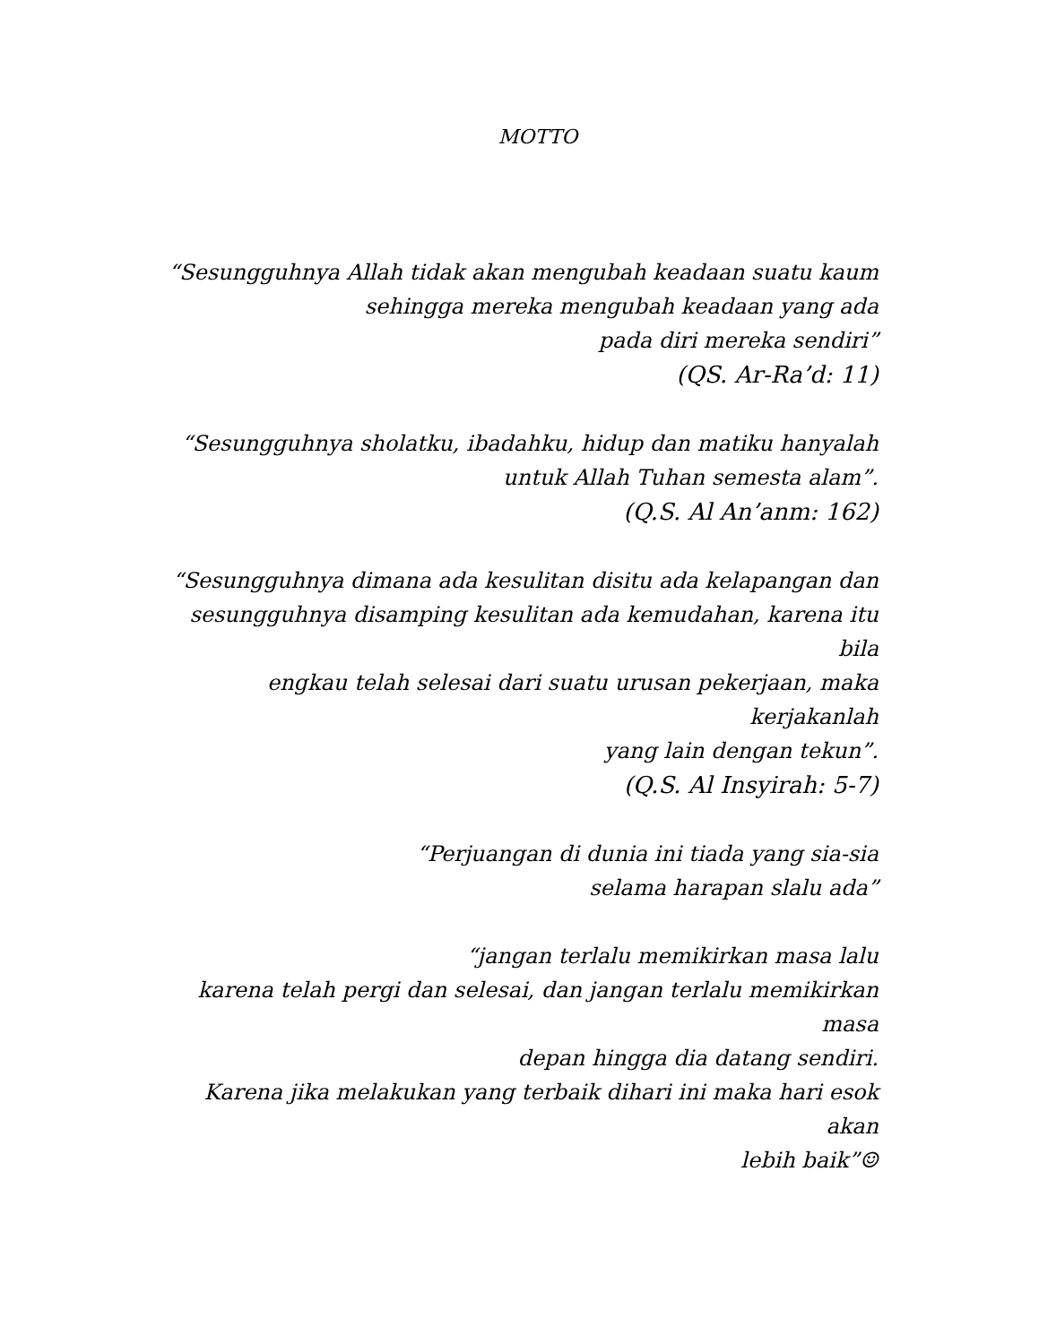MOTTO
“Sesungguhnya Allah tidak akan mengubah keadaan suatu kaum
sehingga mereka mengubah keadaan yang ada
pada diri mereka sendiri”
(QS. Ar-Ra’d: 11)
“Sesungguhnya sholatku, ibadahku, hidup dan matiku hanyalah
untuk Allah Tuhan semesta alam”.
(Q.S. Al An’anm: 162)
“Sesungguhnya dimana ada kesulitan disitu ada kelapangan dan
sesungguhnya disamping kesulitan ada kemudahan, karena itu bila
engkau telah selesai dari suatu urusan pekerjaan, maka kerjakanlah
yang lain dengan tekun”.
(Q.S. Al Insyirah: 5-7)
“Perjuangan di dunia ini tiada yang sia-sia
selama harapan slalu ada”
“jangan terlalu memikirkan masa lalu
karena telah pergi dan selesai, dan jangan terlalu memikirkan masa
depan hingga dia datang sendiri.
Karena jika melakukan yang terbaik dihari ini maka hari esok akan
lebih baik”☺